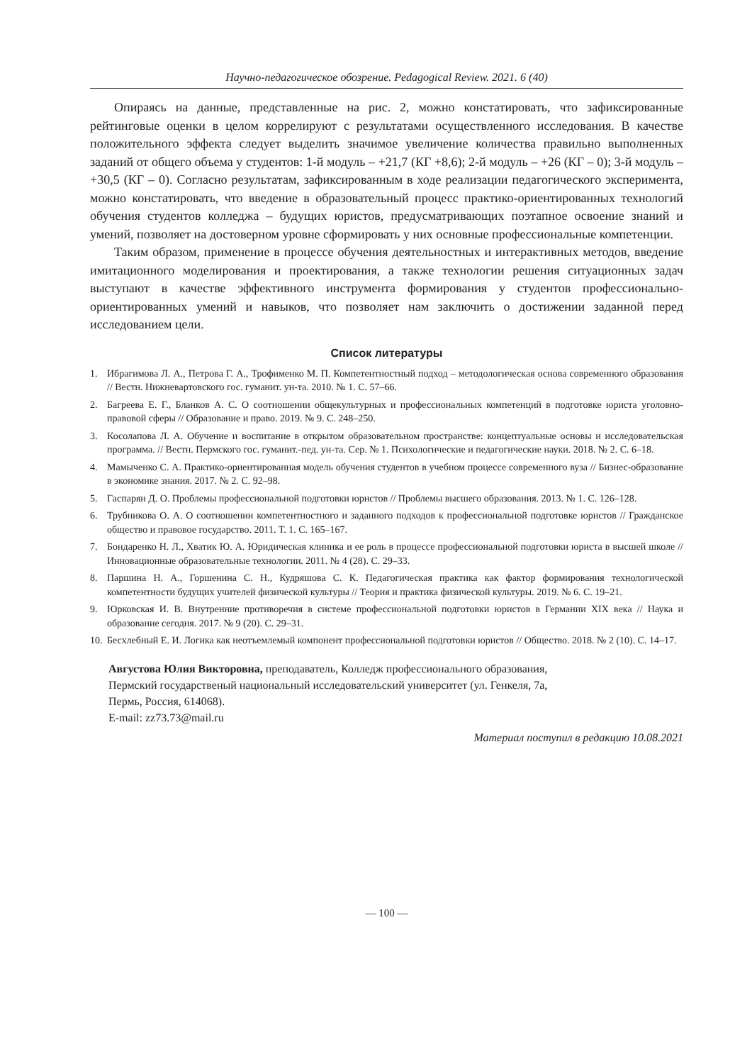Научно-педагогическое обозрение. Pedagogical Review. 2021. 6 (40)
Опираясь на данные, представленные на рис. 2, можно констатировать, что зафиксированные рейтинговые оценки в целом коррелируют с результатами осуществленного исследования. В качестве положительного эффекта следует выделить значимое увеличение количества правильно выполненных заданий от общего объема у студентов: 1-й модуль – +21,7 (КГ +8,6); 2-й модуль – +26 (КГ – 0); 3-й модуль – +30,5 (КГ – 0). Согласно результатам, зафиксированным в ходе реализации педагогического эксперимента, можно констатировать, что введение в образовательный процесс практико-ориентированных технологий обучения студентов колледжа – будущих юристов, предусматривающих поэтапное освоение знаний и умений, позволяет на достоверном уровне сформировать у них основные профессиональные компетенции.
Таким образом, применение в процессе обучения деятельностных и интерактивных методов, введение имитационного моделирования и проектирования, а также технологии решения ситуационных задач выступают в качестве эффективного инструмента формирования у студентов профессионально-ориентированных умений и навыков, что позволяет нам заключить о достижении заданной перед исследованием цели.
Список литературы
1. Ибрагимова Л. А., Петрова Г. А., Трофименко М. П. Компетентностный подход – методологическая основа современного образования // Вестн. Нижневартовского гос. гуманит. ун-та. 2010. № 1. С. 57–66.
2. Багреева Е. Г., Бланков А. С. О соотношении общекультурных и профессиональных компетенций в подготовке юриста уголовно-правовой сферы // Образование и право. 2019. № 9. С. 248–250.
3. Косолапова Л. А. Обучение и воспитание в открытом образовательном пространстве: концептуальные основы и исследовательская программа. // Вестн. Пермского гос. гуманит.-пед. ун-та. Сер. № 1. Психологические и педагогические науки. 2018. № 2. С. 6–18.
4. Мамыченко С. А. Практико-ориентированная модель обучения студентов в учебном процессе современного вуза // Бизнес-образование в экономике знания. 2017. № 2. С. 92–98.
5. Гаспарян Д. О. Проблемы профессиональной подготовки юристов // Проблемы высшего образования. 2013. № 1. С. 126–128.
6. Трубникова О. А. О соотношении компетентностного и заданного подходов к профессиональной подготовке юристов // Гражданское общество и правовое государство. 2011. Т. 1. С. 165–167.
7. Бондаренко Н. Л., Хватик Ю. А. Юридическая клиника и ее роль в процессе профессиональной подготовки юриста в высшей школе // Инновационные образовательные технологии. 2011. № 4 (28). С. 29–33.
8. Паршина Н. А., Горшенина С. Н., Кудряшова С. К. Педагогическая практика как фактор формирования технологической компетентности будущих учителей физической культуры // Теория и практика физической культуры. 2019. № 6. С. 19–21.
9. Юрковская И. В. Внутренние противоречия в системе профессиональной подготовки юристов в Германии XIX века // Наука и образование сегодня. 2017. № 9 (20). С. 29–31.
10. Бесхлебный Е. И. Логика как неотъемлемый компонент профессиональной подготовки юристов // Общество. 2018. № 2 (10). С. 14–17.
Августова Юлия Викторовна, преподаватель, Колледж профессионального образования,
Пермский государственый национальный исследовательский университет (ул. Генкеля, 7а,
Пермь, Россия, 614068).
E-mail: zz73.73@mail.ru
Материал поступил в редакцию 10.08.2021
— 100 —